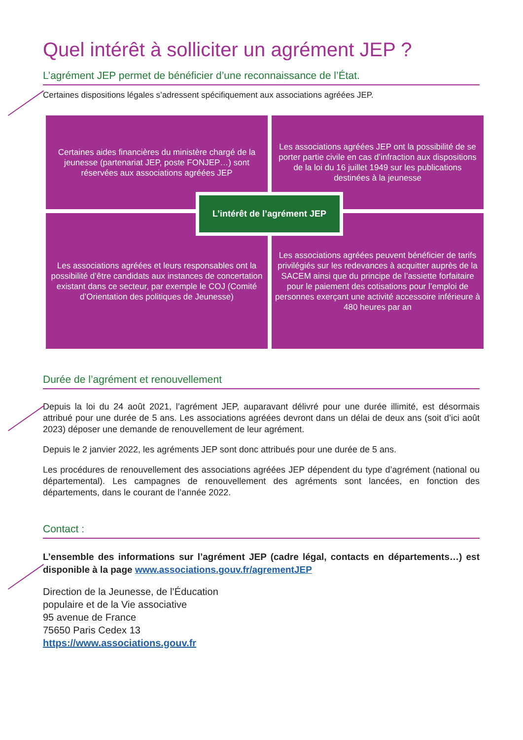Quel intérêt à solliciter un agrément JEP ?
L’agrément JEP permet de bénéficier d’une reconnaissance de l’État.
Certaines dispositions légales s’adressent spécifiquement aux associations agréées JEP.
Certaines aides financières du ministère chargé de la jeunesse (partenariat JEP, poste FONJEP…) sont réservées aux associations agréées JEP
Les associations agréées JEP ont la possibilité de se porter partie civile en cas d’infraction aux dispositions de la loi du 16 juillet 1949 sur les publications destinées à la jeunesse
L’intérêt de l’agrément JEP
Les associations agréées et leurs responsables ont la possibilité d’être candidats aux instances de concertation existant dans ce secteur, par exemple le COJ (Comité d’Orientation des politiques de Jeunesse)
Les associations agréées peuvent bénéficier de tarifs privilégiés sur les redevances à acquitter auprès de la SACEM ainsi que du principe de l’assiette forfaitaire pour le paiement des cotisations pour l’emploi de personnes exerçant une activité accessoire inférieure à 480 heures par an
Durée de l’agrément et renouvellement
Depuis la loi du 24 août 2021, l’agrément JEP, auparavant délivré pour une durée illimité, est désormais attribué pour une durée de 5 ans. Les associations agréées devront dans un délai de deux ans (soit d’ici août 2023) déposer une demande de renouvellement de leur agrément.
Depuis le 2 janvier 2022, les agréments JEP sont donc attribués pour une durée de 5 ans.
Les procédures de renouvellement des associations agréées JEP dépendent du type d’agrément (national ou départemental). Les campagnes de renouvellement des agréments sont lancées, en fonction des départements, dans le courant de l’année 2022.
Contact :
L’ensemble des informations sur l’agrément JEP (cadre légal, contacts en départements…) est disponible à la page www.associations.gouv.fr/agrementJEP
Direction de la Jeunesse, de l’Éducation
populaire et de la Vie associative
95 avenue de France
75650 Paris Cedex 13
https://www.associations.gouv.fr